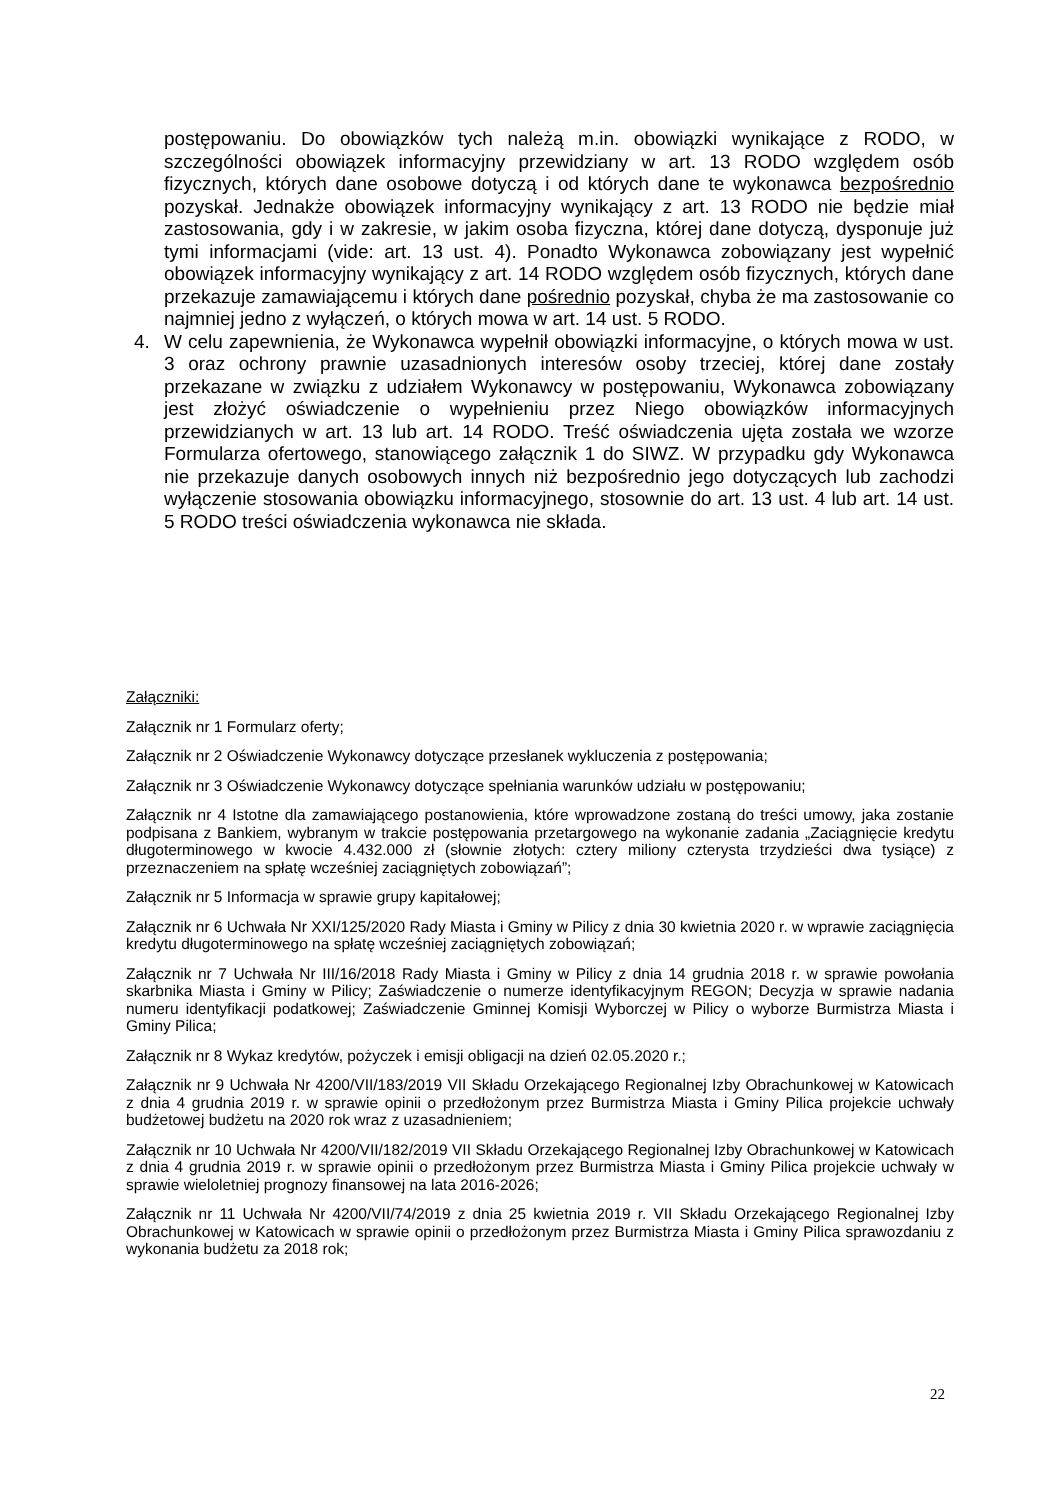postępowaniu. Do obowiązków tych należą m.in. obowiązki wynikające z RODO, w szczególności obowiązek informacyjny przewidziany w art. 13 RODO względem osób fizycznych, których dane osobowe dotyczą i od których dane te wykonawca bezpośrednio pozyskał. Jednakże obowiązek informacyjny wynikający z art. 13 RODO nie będzie miał zastosowania, gdy i w zakresie, w jakim osoba fizyczna, której dane dotyczą, dysponuje już tymi informacjami (vide: art. 13 ust. 4). Ponadto Wykonawca zobowiązany jest wypełnić obowiązek informacyjny wynikający z art. 14 RODO względem osób fizycznych, których dane przekazuje zamawiającemu i których dane pośrednio pozyskał, chyba że ma zastosowanie co najmniej jedno z wyłączeń, o których mowa w art. 14 ust. 5 RODO.
4. W celu zapewnienia, że Wykonawca wypełnił obowiązki informacyjne, o których mowa w ust. 3 oraz ochrony prawnie uzasadnionych interesów osoby trzeciej, której dane zostały przekazane w związku z udziałem Wykonawcy w postępowaniu, Wykonawca zobowiązany jest złożyć oświadczenie o wypełnieniu przez Niego obowiązków informacyjnych przewidzianych w art. 13 lub art. 14 RODO. Treść oświadczenia ujęta została we wzorze Formularza ofertowego, stanowiącego załącznik 1 do SIWZ. W przypadku gdy Wykonawca nie przekazuje danych osobowych innych niż bezpośrednio jego dotyczących lub zachodzi wyłączenie stosowania obowiązku informacyjnego, stosownie do art. 13 ust. 4 lub art. 14 ust. 5 RODO treści oświadczenia wykonawca nie składa.
Załączniki:
Załącznik nr 1 Formularz oferty;
Załącznik nr 2 Oświadczenie Wykonawcy dotyczące przesłanek wykluczenia z postępowania;
Załącznik nr 3 Oświadczenie Wykonawcy dotyczące spełniania warunków udziału w postępowaniu;
Załącznik nr 4 Istotne dla zamawiającego postanowienia, które wprowadzone zostaną do treści umowy, jaka zostanie podpisana z Bankiem, wybranym w trakcie postępowania przetargowego na wykonanie zadania „Zaciągnięcie kredytu długoterminowego w kwocie 4.432.000 zł (słownie złotych: cztery miliony czterysta trzydzieści dwa tysiące) z przeznaczeniem na spłatę wcześniej zaciągniętych zobowiązań”;
Załącznik nr 5 Informacja w sprawie grupy kapitałowej;
Załącznik nr 6 Uchwała Nr XXI/125/2020 Rady Miasta i Gminy w Pilicy z dnia 30 kwietnia 2020 r. w wprawie zaciągnięcia kredytu długoterminowego na spłatę wcześniej zaciągniętych zobowiązań;
Załącznik nr 7 Uchwała Nr III/16/2018 Rady Miasta i Gminy w Pilicy z dnia 14 grudnia 2018 r. w sprawie powołania skarbnika Miasta i Gminy w Pilicy; Zaświadczenie o numerze identyfikacyjnym REGON; Decyzja w sprawie nadania numeru identyfikacji podatkowej; Zaświadczenie Gminnej Komisji Wyborczej w Pilicy o wyborze Burmistrza Miasta i Gminy Pilica;
Załącznik nr 8 Wykaz kredytów, pożyczek i emisji obligacji na dzień 02.05.2020 r.;
Załącznik nr 9 Uchwała Nr 4200/VII/183/2019 VII Składu Orzekającego Regionalnej Izby Obrachunkowej w Katowicach z dnia 4 grudnia 2019 r. w sprawie opinii o przedłożonym przez Burmistrza Miasta i Gminy Pilica projekcie uchwały budżetowej budżetu na 2020 rok wraz z uzasadnieniem;
Załącznik nr 10 Uchwała Nr 4200/VII/182/2019 VII Składu Orzekającego Regionalnej Izby Obrachunkowej w Katowicach z dnia 4 grudnia 2019 r. w sprawie opinii o przedłożonym przez Burmistrza Miasta i Gminy Pilica projekcie uchwały w sprawie wieloletniej prognozy finansowej na lata 2016-2026;
Załącznik nr 11 Uchwała Nr 4200/VII/74/2019 z dnia 25 kwietnia 2019 r. VII Składu Orzekającego Regionalnej Izby Obrachunkowej w Katowicach w sprawie opinii o przedłożonym przez Burmistrza Miasta i Gminy Pilica sprawozdaniu z wykonania budżetu za 2018 rok;
22